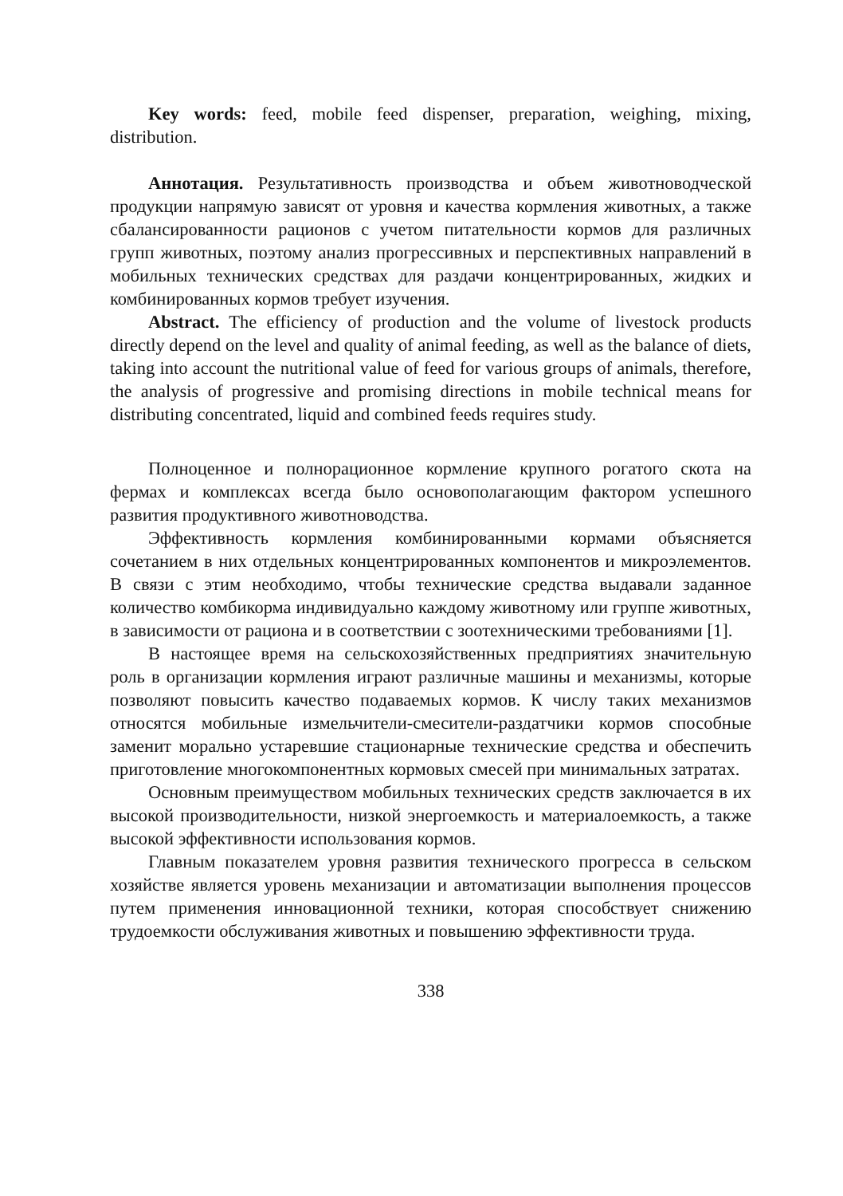Key words: feed, mobile feed dispenser, preparation, weighing, mixing, distribution.
Аннотация. Результативность производства и объем животноводческой продукции напрямую зависят от уровня и качества кормления животных, а также сбалансированности рационов с учетом питательности кормов для различных групп животных, поэтому анализ прогрессивных и перспективных направлений в мобильных технических средствах для раздачи концентрированных, жидких и комбинированных кормов требует изучения.
Abstract. The efficiency of production and the volume of livestock products directly depend on the level and quality of animal feeding, as well as the balance of diets, taking into account the nutritional value of feed for various groups of animals, therefore, the analysis of progressive and promising directions in mobile technical means for distributing concentrated, liquid and combined feeds requires study.
Полноценное и полнорационное кормление крупного рогатого скота на фермах и комплексах всегда было основополагающим фактором успешного развития продуктивного животноводства.
Эффективность кормления комбинированными кормами объясняется сочетанием в них отдельных концентрированных компонентов и микроэлементов. В связи с этим необходимо, чтобы технические средства выдавали заданное количество комбикорма индивидуально каждому животному или группе животных, в зависимости от рациона и в соответствии с зоотехническими требованиями [1].
В настоящее время на сельскохозяйственных предприятиях значительную роль в организации кормления играют различные машины и механизмы, которые позволяют повысить качество подаваемых кормов. К числу таких механизмов относятся мобильные измельчители-смесители-раздатчики кормов способные заменит морально устаревшие стационарные технические средства и обеспечить приготовление многокомпонентных кормовых смесей при минимальных затратах.
Основным преимуществом мобильных технических средств заключается в их высокой производительности, низкой энергоемкость и материалоемкость, а также высокой эффективности использования кормов.
Главным показателем уровня развития технического прогресса в сельском хозяйстве является уровень механизации и автоматизации выполнения процессов путем применения инновационной техники, которая способствует снижению трудоемкости обслуживания животных и повышению эффективности труда.
338